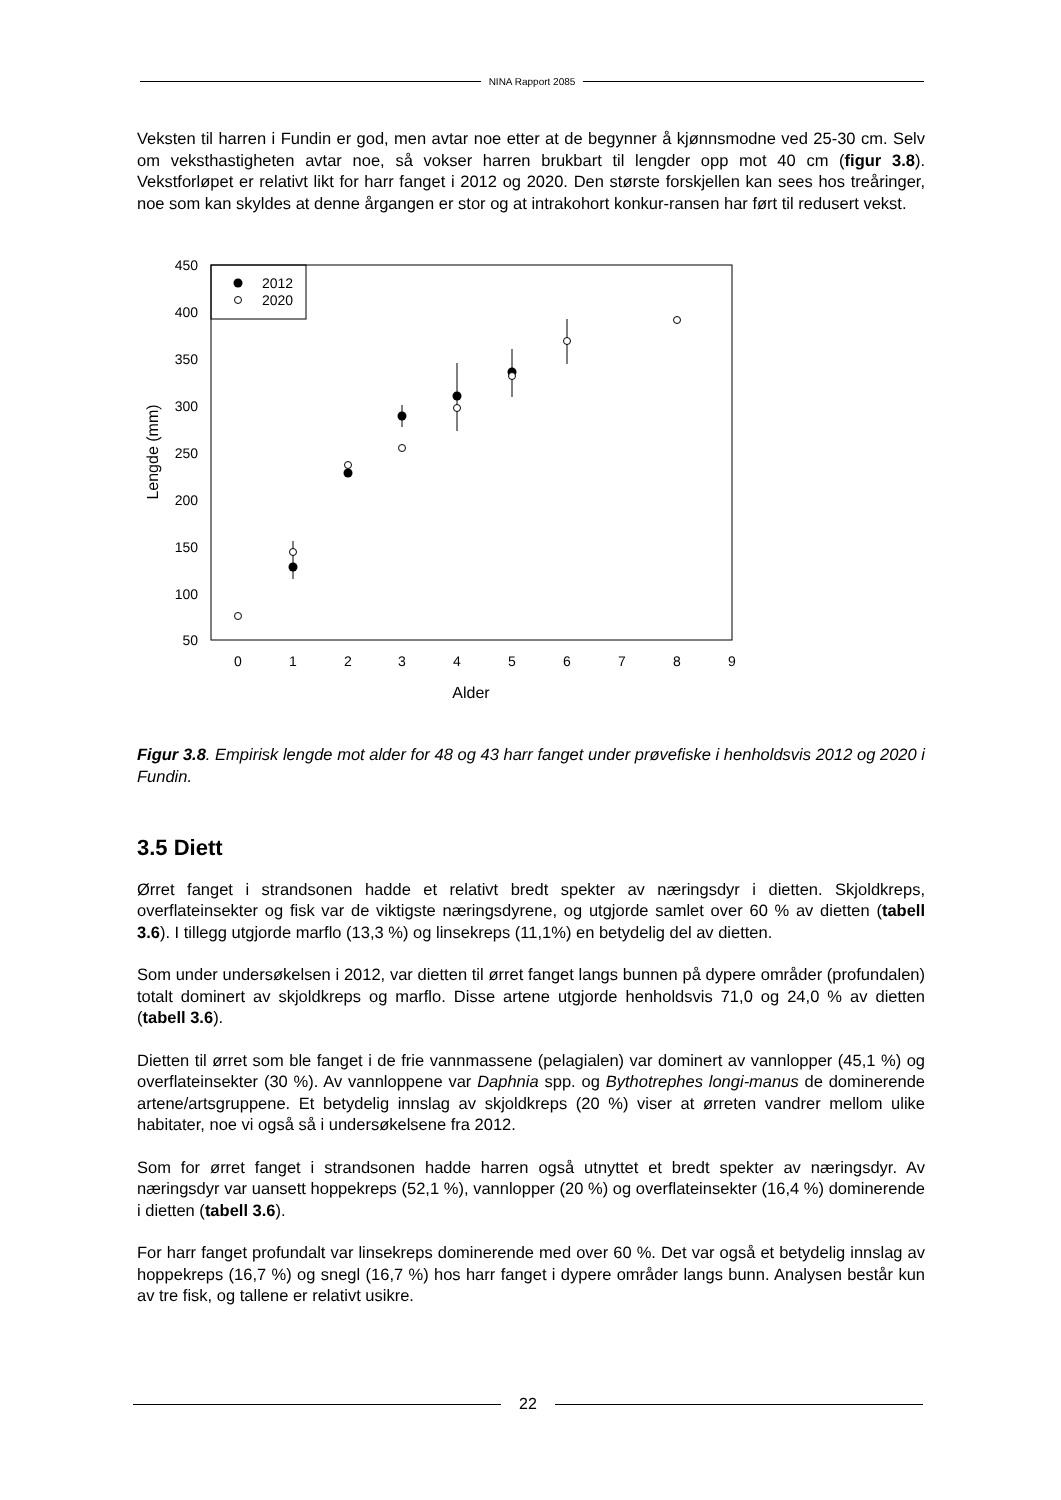NINA Rapport 2085
Veksten til harren i Fundin er god, men avtar noe etter at de begynner å kjønnsmodne ved 25-30 cm. Selv om veksthastigheten avtar noe, så vokser harren brukbart til lengder opp mot 40 cm (figur 3.8). Vekstforløpet er relativt likt for harr fanget i 2012 og 2020. Den største forskjellen kan sees hos treåringer, noe som kan skyldes at denne årgangen er stor og at intrakohort konkur-ransen har ført til redusert vekst.
2012
2020
450
400
350
300
250
200
150
100
50
0
1
2
3
4
5
6
7
8
9
Alder
Lengde (mm)
Figur 3.8. Empirisk lengde mot alder for 48 og 43 harr fanget under prøvefiske i henholdsvis 2012 og 2020 i Fundin.
3.5 Diett
Ørret fanget i strandsonen hadde et relativt bredt spekter av næringsdyr i dietten. Skjoldkreps, overflateinsekter og fisk var de viktigste næringsdyrene, og utgjorde samlet over 60 % av dietten (tabell 3.6). I tillegg utgjorde marflo (13,3 %) og linsekreps (11,1%) en betydelig del av dietten.
Som under undersøkelsen i 2012, var dietten til ørret fanget langs bunnen på dypere områder (profundalen) totalt dominert av skjoldkreps og marflo. Disse artene utgjorde henholdsvis 71,0 og 24,0 % av dietten (tabell 3.6).
Dietten til ørret som ble fanget i de frie vannmassene (pelagialen) var dominert av vannlopper (45,1 %) og overflateinsekter (30 %). Av vannloppene var Daphnia spp. og Bythotrephes longi-manus de dominerende artene/artsgruppene. Et betydelig innslag av skjoldkreps (20 %) viser at ørreten vandrer mellom ulike habitater, noe vi også så i undersøkelsene fra 2012.
Som for ørret fanget i strandsonen hadde harren også utnyttet et bredt spekter av næringsdyr. Av næringsdyr var uansett hoppekreps (52,1 %), vannlopper (20 %) og overflateinsekter (16,4 %) dominerende i dietten (tabell 3.6).
For harr fanget profundalt var linsekreps dominerende med over 60 %. Det var også et betydelig innslag av hoppekreps (16,7 %) og snegl (16,7 %) hos harr fanget i dypere områder langs bunn. Analysen består kun av tre fisk, og tallene er relativt usikre.
22